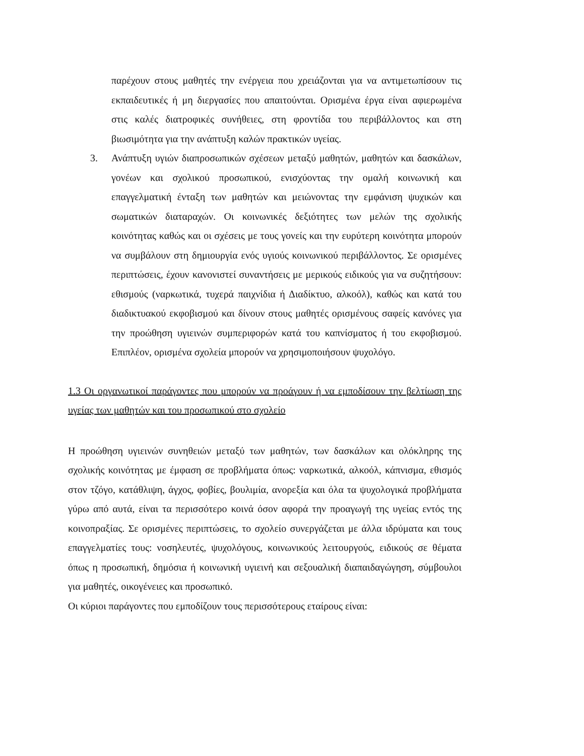παρέχουν στους μαθητές την ενέργεια που χρειάζονται για να αντιμετωπίσουν τις εκπαιδευτικές ή μη διεργασίες που απαιτούνται. Ορισμένα έργα είναι αφιερωμένα στις καλές διατροφικές συνήθειες, στη φροντίδα του περιβάλλοντος και στη βιωσιμότητα για την ανάπτυξη καλών πρακτικών υγείας.
3. Ανάπτυξη υγιών διαπροσωπικών σχέσεων μεταξύ μαθητών, μαθητών και δασκάλων, γονέων και σχολικού προσωπικού, ενισχύοντας την ομαλή κοινωνική και επαγγελματική ένταξη των μαθητών και μειώνοντας την εμφάνιση ψυχικών και σωματικών διαταραχών. Οι κοινωνικές δεξιότητες των μελών της σχολικής κοινότητας καθώς και οι σχέσεις με τους γονείς και την ευρύτερη κοινότητα μπορούν να συμβάλουν στη δημιουργία ενός υγιούς κοινωνικού περιβάλλοντος. Σε ορισμένες περιπτώσεις, έχουν κανονιστεί συναντήσεις με μερικούς ειδικούς για να συζητήσουν: εθισμούς (ναρκωτικά, τυχερά παιχνίδια ή Διαδίκτυο, αλκοόλ), καθώς και κατά του διαδικτυακού εκφοβισμού και δίνουν στους μαθητές ορισμένους σαφείς κανόνες για την προώθηση υγιεινών συμπεριφορών κατά του καπνίσματος ή του εκφοβισμού. Επιπλέον, ορισμένα σχολεία μπορούν να χρησιμοποιήσουν ψυχολόγο.
1.3 Οι οργανωτικοί παράγοντες που μπορούν να προάγουν ή να εμποδίσουν την βελτίωση της υγείας των μαθητών και του προσωπικού στο σχολείο
Η προώθηση υγιεινών συνηθειών μεταξύ των μαθητών, των δασκάλων και ολόκληρης της σχολικής κοινότητας με έμφαση σε προβλήματα όπως: ναρκωτικά, αλκοόλ, κάπνισμα, εθισμός στον τζόγο, κατάθλιψη, άγχος, φοβίες, βουλιμία, ανορεξία και όλα τα ψυχολογικά προβλήματα γύρω από αυτά, είναι τα περισσότερο κοινά όσον αφορά την προαγωγή της υγείας εντός της κοινοπραξίας. Σε ορισμένες περιπτώσεις, το σχολείο συνεργάζεται με άλλα ιδρύματα και τους επαγγελματίες τους: νοσηλευτές, ψυχολόγους, κοινωνικούς λειτουργούς, ειδικούς σε θέματα όπως η προσωπική, δημόσια ή κοινωνική υγιεινή και σεξουαλική διαπαιδαγώγηση, σύμβουλοι για μαθητές, οικογένειες και προσωπικό.
Οι κύριοι παράγοντες που εμποδίζουν τους περισσότερους εταίρους είναι: